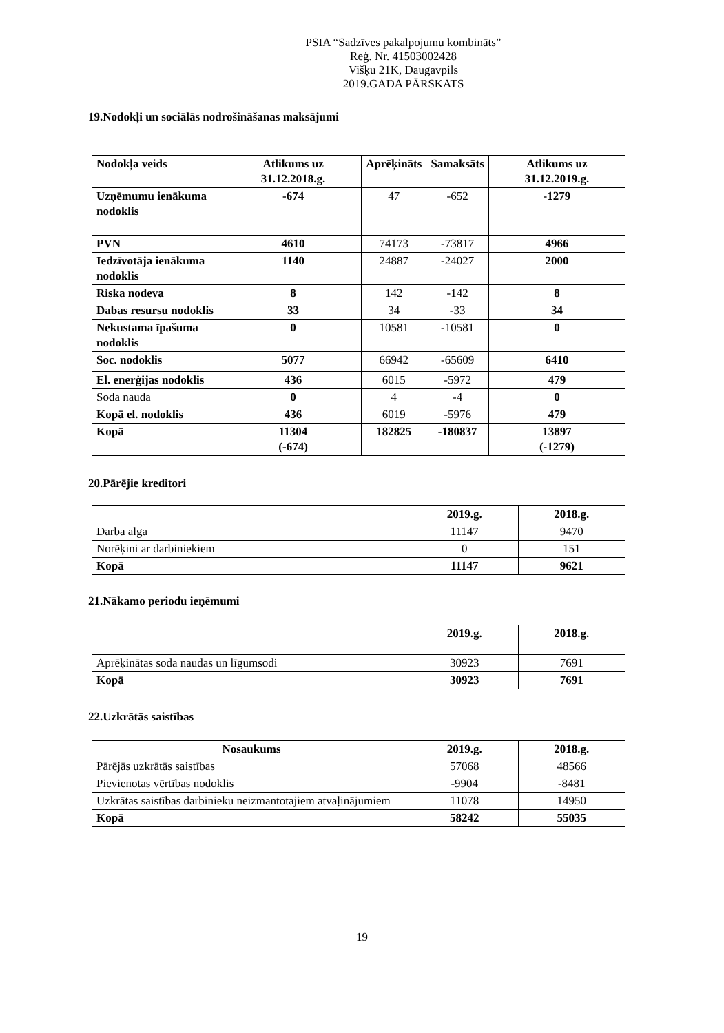PSIA “Sadzīves pakalpojumu kombināts”
Reģ. Nr. 41503002428
Višķu 21K, Daugavpils
2019.GADA PĀRSKATS
19.Nodokļi un sociālās nodrošināšanas maksājumi
| Nodokļa veids | Atlikums uz 31.12.2018.g. | Aprēķināts | Samaksāts | Atlikums uz 31.12.2019.g. |
| --- | --- | --- | --- | --- |
| Uzņēmumu ienākuma nodoklis | -674 | 47 | -652 | -1279 |
| PVN | 4610 | 74173 | -73817 | 4966 |
| Iedzīvotāja ienākuma nodoklis | 1140 | 24887 | -24027 | 2000 |
| Riska nodeva | 8 | 142 | -142 | 8 |
| Dabas resursu nodoklis | 33 | 34 | -33 | 34 |
| Nekustama īpašuma nodoklis | 0 | 10581 | -10581 | 0 |
| Soc. nodoklis | 5077 | 66942 | -65609 | 6410 |
| El. enerģijas nodoklis | 436 | 6015 | -5972 | 479 |
| Soda nauda | 0 | 4 | -4 | 0 |
| Kopā el. nodoklis | 436 | 6019 | -5976 | 479 |
| Kopā | 11304 (-674) | 182825 | -180837 | 13897 (-1279) |
20.Pārējie kreditori
| | 2019.g. | 2018.g. |
| Darba alga | 11147 | 9470 |
| Norēķini ar darbiniekiem | 0 | 151 |
| Kopā | 11147 | 9621 |
21.Nākamo periodu ieņēmumi
| | 2019.g. | 2018.g. |
| Aprēķinātas soda naudas un līgumsodi | 30923 | 7691 |
| Kopā | 30923 | 7691 |
22.Uzkrātās saistības
| Nosaukums | 2019.g. | 2018.g. |
| --- | --- | --- |
| Pārējās uzkrātās saistības | 57068 | 48566 |
| Pievienotas vērtības nodoklis | -9904 | -8481 |
| Uzkrātas saistības darbinieku neizmantotajiem atvaļinājumiem | 11078 | 14950 |
| Kopā | 58242 | 55035 |
19